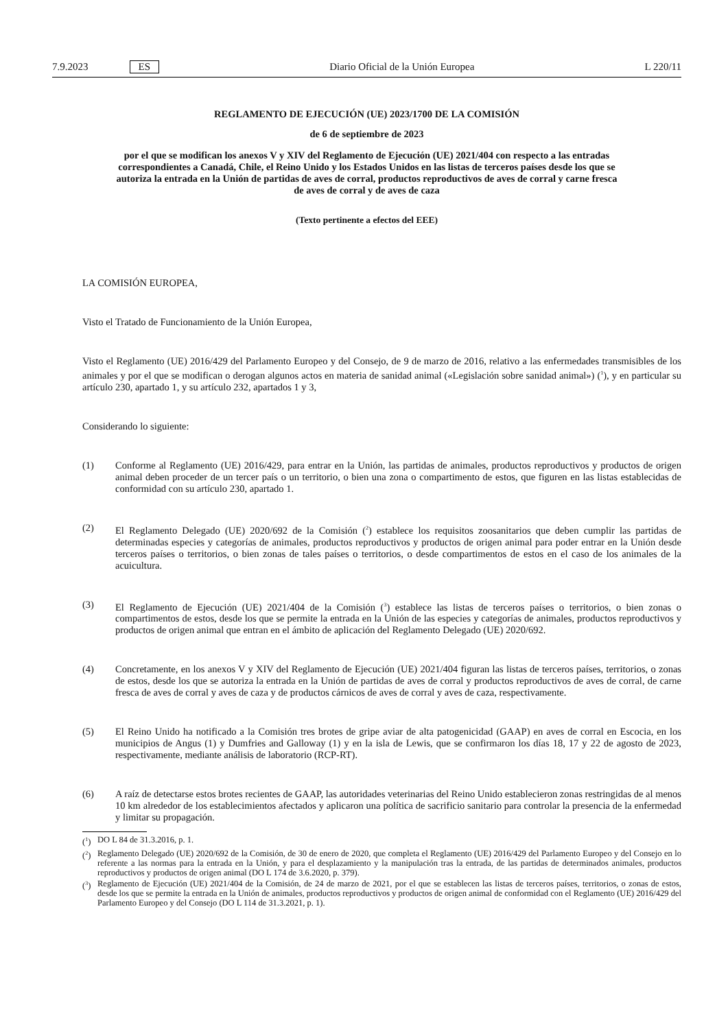7.9.2023 ES
Diario Oficial de la Unión Europea L 220/11
REGLAMENTO DE EJECUCIÓN (UE) 2023/1700 DE LA COMISIÓN
de 6 de septiembre de 2023
por el que se modifican los anexos V y XIV del Reglamento de Ejecución (UE) 2021/404 con respecto a las entradas correspondientes a Canadá, Chile, el Reino Unido y los Estados Unidos en las listas de terceros países desde los que se autoriza la entrada en la Unión de partidas de aves de corral, productos reproductivos de aves de corral y carne fresca de aves de corral y de aves de caza
(Texto pertinente a efectos del EEE)
LA COMISIÓN EUROPEA,
Visto el Tratado de Funcionamiento de la Unión Europea,
Visto el Reglamento (UE) 2016/429 del Parlamento Europeo y del Consejo, de 9 de marzo de 2016, relativo a las enfermedades transmisibles de los animales y por el que se modifican o derogan algunos actos en materia de sanidad animal («Legislación sobre sanidad animal») (<sup>1</sup>), y en particular su artículo 230, apartado 1, y su artículo 232, apartados 1 y 3,
Considerando lo siguiente:
(1) Conforme al Reglamento (UE) 2016/429, para entrar en la Unión, las partidas de animales, productos reproductivos y productos de origen animal deben proceder de un tercer país o un territorio, o bien una zona o compartimento de estos, que figuren en las listas establecidas de conformidad con su artículo 230, apartado 1.
(2) El Reglamento Delegado (UE) 2020/692 de la Comisión (<sup>2</sup>) establece los requisitos zoosanitarios que deben cumplir las partidas de determinadas especies y categorías de animales, productos reproductivos y productos de origen animal para poder entrar en la Unión desde terceros países o territorios, o bien zonas de tales países o territorios, o desde compartimentos de estos en el caso de los animales de la acuicultura.
(3) El Reglamento de Ejecución (UE) 2021/404 de la Comisión (<sup>3</sup>) establece las listas de terceros países o territorios, o bien zonas o compartimentos de estos, desde los que se permite la entrada en la Unión de las especies y categorías de animales, productos reproductivos y productos de origen animal que entran en el ámbito de aplicación del Reglamento Delegado (UE) 2020/692.
(4) Concretamente, en los anexos V y XIV del Reglamento de Ejecución (UE) 2021/404 figuran las listas de terceros países, territorios, o zonas de estos, desde los que se autoriza la entrada en la Unión de partidas de aves de corral y productos reproductivos de aves de corral, de carne fresca de aves de corral y aves de caza y de productos cárnicos de aves de corral y aves de caza, respectivamente.
(5) El Reino Unido ha notificado a la Comisión tres brotes de gripe aviar de alta patogenicidad (GAAP) en aves de corral en Escocia, en los municipios de Angus (1) y Dumfries and Galloway (1) y en la isla de Lewis, que se confirmaron los días 18, 17 y 22 de agosto de 2023, respectivamente, mediante análisis de laboratorio (RCP-RT).
(6) A raíz de detectarse estos brotes recientes de GAAP, las autoridades veterinarias del Reino Unido establecieron zonas restringidas de al menos 10 km alrededor de los establecimientos afectados y aplicaron una política de sacrificio sanitario para controlar la presencia de la enfermedad y limitar su propagación.
(<sup>1</sup>) DO L 84 de 31.3.2016, p. 1.
(<sup>2</sup>) Reglamento Delegado (UE) 2020/692 de la Comisión, de 30 de enero de 2020, que completa el Reglamento (UE) 2016/429 del Parlamento Europeo y del Consejo en lo referente a las normas para la entrada en la Unión, y para el desplazamiento y la manipulación tras la entrada, de las partidas de determinados animales, productos reproductivos y productos de origen animal (DO L 174 de 3.6.2020, p. 379).
(<sup>3</sup>) Reglamento de Ejecución (UE) 2021/404 de la Comisión, de 24 de marzo de 2021, por el que se establecen las listas de terceros países, territorios, o zonas de estos, desde los que se permite la entrada en la Unión de animales, productos reproductivos y productos de origen animal de conformidad con el Reglamento (UE) 2016/429 del Parlamento Europeo y del Consejo (DO L 114 de 31.3.2021, p. 1).